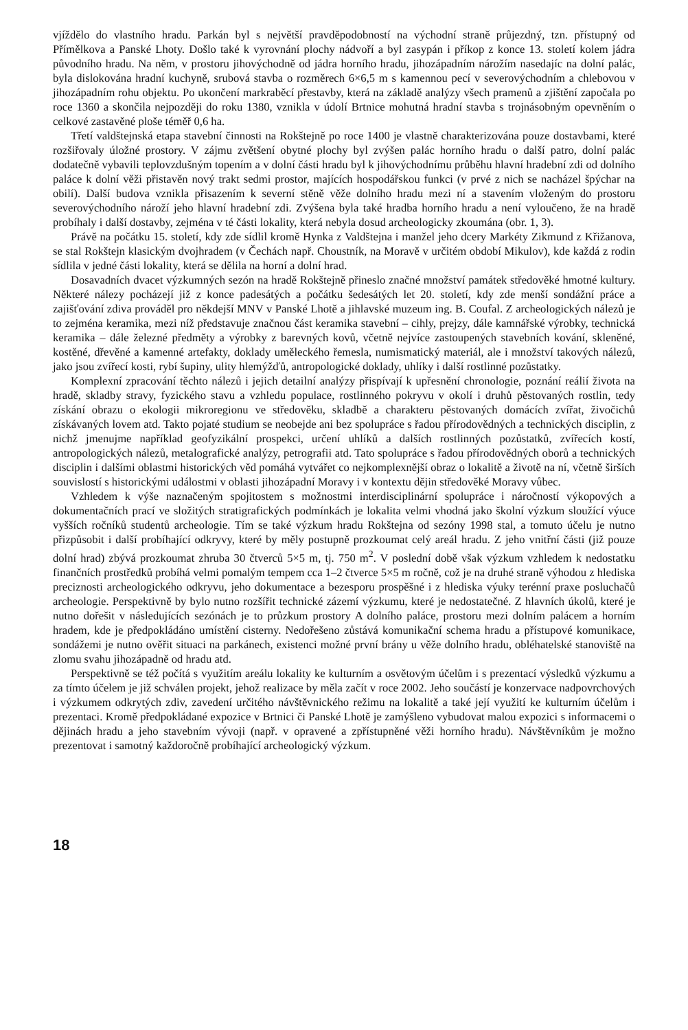vjíždělo do vlastního hradu. Parkán byl s největší pravděpodobností na východní straně průjezdný, tzn. přístupný od Přímělkova a Panské Lhoty. Došlo také k vyrovnání plochy nádvoří a byl zasypán i příkop z konce 13. století kolem jádra původního hradu. Na něm, v prostoru jihovýchodně od jádra horního hradu, jihozápadním nárožím nasedajíc na dolní palác, byla dislokována hradní kuchyně, srubová stavba o rozměrech 6×6,5 m s kamennou pecí v severovýchodním a chlebovou v jihozápadním rohu objektu. Po ukončení markraběcí přestavby, která na základě analýzy všech pramenů a zjištění započala po roce 1360 a skončila nejpozději do roku 1380, vznikla v údolí Brtnice mohutná hradní stavba s trojnásobným opevněním o celkové zastavěné ploše téměř 0,6 ha.
Třetí valdštejnská etapa stavební činnosti na Rokštejně po roce 1400 je vlastně charakterizována pouze dostavbami, které rozšiřovaly úložné prostory. V zájmu zvětšení obytné plochy byl zvýšen palác horního hradu o další patro, dolní palác dodatečně vybavili teplovzdušným topením a v dolní části hradu byl k jihovýchodnímu průběhu hlavní hradební zdi od dolního paláce k dolní věži přistavěn nový trakt sedmi prostor, majících hospodářskou funkci (v prvé z nich se nacházel špýchar na obilí). Další budova vznikla přisazením k severní stěně věže dolního hradu mezi ní a stavením vloženým do prostoru severovýchodního nároží jeho hlavní hradební zdi. Zvýšena byla také hradba horního hradu a není vyloučeno, že na hradě probíhaly i další dostavby, zejména v té části lokality, která nebyla dosud archeologicky zkoumána (obr. 1, 3).
Právě na počátku 15. století, kdy zde sídlil kromě Hynka z Valdštejna i manžel jeho dcery Markéty Zikmund z Křižanova, se stal Rokštejn klasickým dvojhradem (v Čechách např. Choustník, na Moravě v určitém období Mikulov), kde každá z rodin sídlila v jedné části lokality, která se dělila na horní a dolní hrad.
Dosavadních dvacet výzkumných sezón na hradě Rokštejně přineslo značné množství památek středověké hmotné kultury. Některé nálezy pocházejí již z konce padesátých a počátku šedesátých let 20. století, kdy zde menší sondážní práce a zajišťování zdiva prováděl pro někdejší MNV v Panské Lhotě a jihlavské muzeum ing. B. Coufal. Z archeologických nálezů je to zejména keramika, mezi níž představuje značnou část keramika stavební – cihly, prejzy, dále kamnářské výrobky, technická keramika – dále železné předměty a výrobky z barevných kovů, včetně nejvíce zastoupených stavebních kování, skleněné, kostěné, dřevěné a kamenné artefakty, doklady uměleckého řemesla, numismatický materiál, ale i množství takových nálezů, jako jsou zvířecí kosti, rybí šupiny, ulity hlemýžďů, antropologické doklady, uhlíky i další rostlinné pozůstatky.
Komplexní zpracování těchto nálezů i jejich detailní analýzy přispívají k upřesnění chronologie, poznání reálií života na hradě, skladby stravy, fyzického stavu a vzhledu populace, rostlinného pokryvu v okolí i druhů pěstovaných rostlin, tedy získání obrazu o ekologii mikroregionu ve středověku, skladbě a charakteru pěstovaných domácích zvířat, živočichů získávaných lovem atd. Takto pojaté studium se neobejde ani bez spolupráce s řadou přírodovědných a technických disciplin, z nichž jmenujme například geofyzikální prospekci, určení uhlíků a dalších rostlinných pozůstatků, zvířecích kostí, antropologických nálezů, metalografické analýzy, petrografii atd. Tato spolupráce s řadou přírodovědných oborů a technických disciplin i dalšími oblastmi historických věd pomáhá vytvářet co nejkomplexnější obraz o lokalitě a životě na ní, včetně širších souvislostí s historickými událostmi v oblasti jihozápadní Moravy i v kontextu dějin středověké Moravy vůbec.
Vzhledem k výše naznačeným spojitostem s možnostmi interdisciplinární spolupráce i náročností výkopových a dokumentačních prací ve složitých stratigrafických podmínkách je lokalita velmi vhodná jako školní výzkum sloužící výuce vyšších ročníků studentů archeologie. Tím se také výzkum hradu Rokštejna od sezóny 1998 stal, a tomuto účelu je nutno přizpůsobit i další probíhající odkryvy, které by měly postupně prozkoumat celý areál hradu. Z jeho vnitřní části (již pouze dolní hrad) zbývá prozkoumat zhruba 30 čtverců 5×5 m, tj. 750 m<sup>2</sup>. V poslední době však výzkum vzhledem k nedostatku finančních prostředků probíhá velmi pomalým tempem cca 1–2 čtverce 5×5 m ročně, což je na druhé straně výhodou z hlediska preciznosti archeologického odkryvu, jeho dokumentace a bezesporu prospěšné i z hlediska výuky terénní praxe posluchačů archeologie. Perspektivně by bylo nutno rozšířit technické zázemí výzkumu, které je nedostatečné. Z hlavních úkolů, které je nutno dořešit v následujících sezónách je to průzkum prostory A dolního paláce, prostoru mezi dolním palácem a horním hradem, kde je předpokládáno umístění cisterny. Nedořešeno zůstává komunikační schema hradu a přístupové komunikace, sondážemi je nutno ověřit situaci na parkánech, existenci možné první brány u věže dolního hradu, obléhatelské stanoviště na zlomu svahu jihozápadně od hradu atd.
Perspektivně se též počítá s využitím areálu lokality ke kulturním a osvětovým účelům i s prezentací výsledků výzkumu a za tímto účelem je již schválen projekt, jehož realizace by měla začít v roce 2002. Jeho součástí je konzervace nadpovrchových i výzkumem odkrytých zdiv, zavedení určitého návštěvnického režimu na lokalitě a také její využití ke kulturním účelům i prezentaci. Kromě předpokládané expozice v Brtnici či Panské Lhotě je zamýšleno vybudovat malou expozici s informacemi o dějinách hradu a jeho stavebním vývoji (např. v opravené a zpřístupněné věži horního hradu). Návštěvníkům je možno prezentovat i samotný každoročně probíhající archeologický výzkum.
18